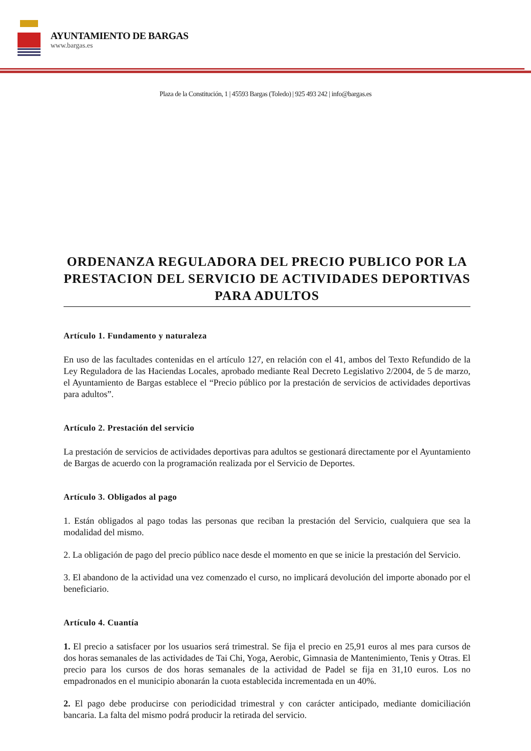AYUNTAMIENTO DE BARGAS
www.bargas.es
Plaza de la Constitución, 1 | 45593 Bargas (Toledo) | 925 493 242 | info@bargas.es
ORDENANZA REGULADORA DEL PRECIO PUBLICO POR LA PRESTACION DEL SERVICIO DE ACTIVIDADES DEPORTIVAS PARA ADULTOS
Artículo 1. Fundamento y naturaleza
En uso de las facultades contenidas en el artículo 127, en relación con el 41, ambos del Texto Refundido de la Ley Reguladora de las Haciendas Locales, aprobado mediante Real Decreto Legislativo 2/2004, de 5 de marzo, el Ayuntamiento de Bargas establece el “Precio público por la prestación de servicios de actividades deportivas para adultos”.
Artículo 2. Prestación del servicio
La prestación de servicios de actividades deportivas para adultos se gestionará directamente por el Ayuntamiento de Bargas de acuerdo con la programación realizada por el Servicio de Deportes.
Artículo 3. Obligados al pago
1. Están obligados al pago todas las personas que reciban la prestación del Servicio, cualquiera que sea la modalidad del mismo.
2. La obligación de pago del precio público nace desde el momento en que se inicie la prestación del Servicio.
3. El abandono de la actividad una vez comenzado el curso, no implicará devolución del importe abonado por el beneficiario.
Artículo 4. Cuantía
1. El precio a satisfacer por los usuarios será trimestral. Se fija el precio en 25,91 euros al mes para cursos de dos horas semanales de las actividades de Tai Chi, Yoga, Aerobic, Gimnasia de Mantenimiento, Tenis y Otras. El precio para los cursos de dos horas semanales de la actividad de Padel se fija en 31,10 euros. Los no empadronados en el municipio abonarán la cuota establecida incrementada en un 40%.
2. El pago debe producirse con periodicidad trimestral y con carácter anticipado, mediante domiciliación bancaria. La falta del mismo podrá producir la retirada del servicio.